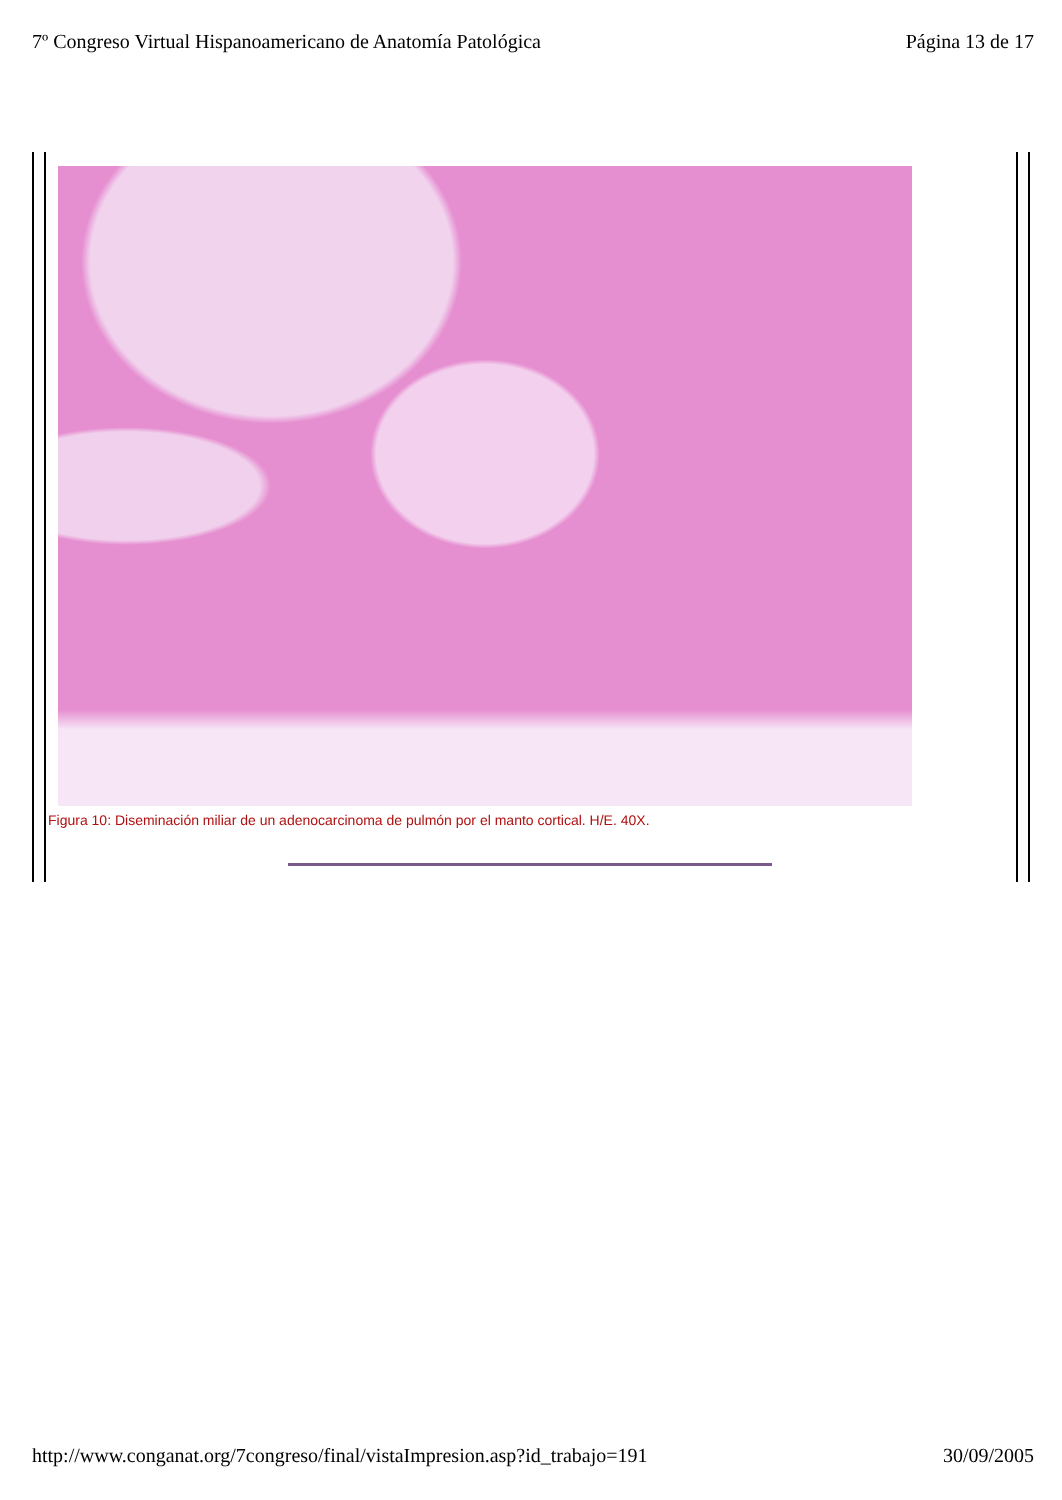7º Congreso Virtual Hispanoamericano de Anatomía Patológica Página 13 de 17
Figura 10: Diseminación miliar de un adenocarcinoma de pulmón por el manto cortical. H/E. 40X.
http://www.conganat.org/7congreso/final/vistaImpresion.asp?id_trabajo=191 30/09/2005